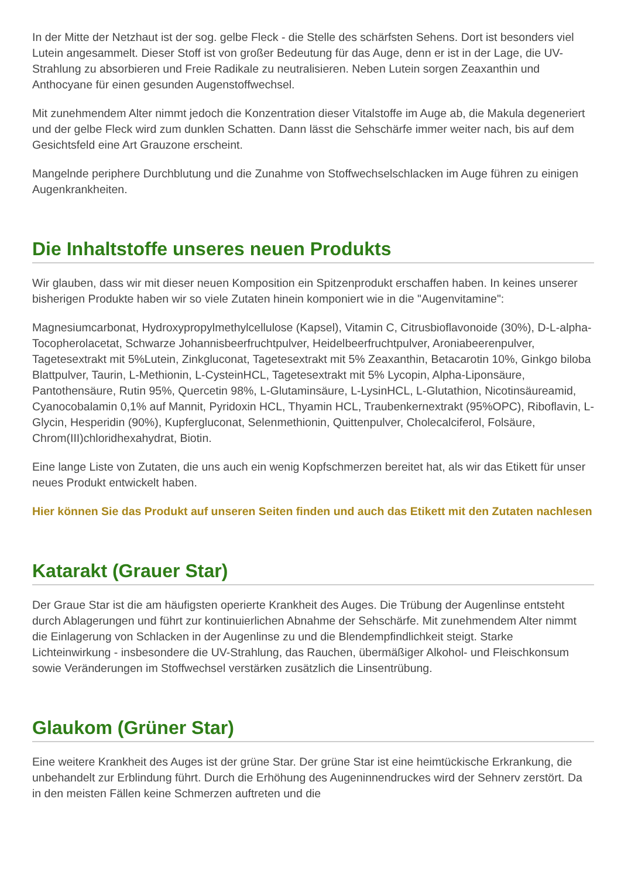In der Mitte der Netzhaut ist der sog. gelbe Fleck - die Stelle des schärfsten Sehens. Dort ist besonders viel Lutein angesammelt. Dieser Stoff ist von großer Bedeutung für das Auge, denn er ist in der Lage, die UV-Strahlung zu absorbieren und Freie Radikale zu neutralisieren. Neben Lutein sorgen Zeaxanthin und Anthocyane für einen gesunden Augenstoffwechsel.
Mit zunehmendem Alter nimmt jedoch die Konzentration dieser Vitalstoffe im Auge ab, die Makula degeneriert und der gelbe Fleck wird zum dunklen Schatten. Dann lässt die Sehschärfe immer weiter nach, bis auf dem Gesichtsfeld eine Art Grauzone erscheint.
Mangelnde periphere Durchblutung und die Zunahme von Stoffwechselschlacken im Auge führen zu einigen Augenkrankheiten.
Die Inhaltstoffe unseres neuen Produkts
Wir glauben, dass wir mit dieser neuen Komposition ein Spitzenprodukt erschaffen haben. In keines unserer bisherigen Produkte haben wir so viele Zutaten hinein komponiert wie in die "Augenvitamine":
Magnesiumcarbonat, Hydroxypropylmethylcellulose (Kapsel), Vitamin C, Citrusbioflavonoide (30%), D-L-alpha-Tocopherolacetat, Schwarze Johannisbeerfruchtpulver, Heidelbeerfruchtpulver, Aroniabeerenpulver, Tagetesextrakt mit 5%Lutein, Zinkgluconat, Tagetesextrakt mit 5% Zeaxanthin, Betacarotin 10%, Ginkgo biloba Blattpulver, Taurin, L-Methionin, L-CysteinHCL, Tagetesextrakt mit 5% Lycopin, Alpha-Liponsäure, Pantothensäure, Rutin 95%, Quercetin 98%, L-Glutaminsäure, L-LysinHCL, L-Glutathion, Nicotinsäureamid, Cyanocobalamin 0,1% auf Mannit, Pyridoxin HCL, Thyamin HCL, Traubenkernextrakt (95%OPC), Riboflavin, L-Glycin, Hesperidin (90%), Kupfergluconat, Selenmethionin, Quittenpulver, Cholecalciferol, Folsäure, Chrom(III)chloridhexahydrat, Biotin.
Eine lange Liste von Zutaten, die uns auch ein wenig Kopfschmerzen bereitet hat, als wir das Etikett für unser neues Produkt entwickelt haben.
Hier können Sie das Produkt auf unseren Seiten finden und auch das Etikett mit den Zutaten nachlesen
Katarakt (Grauer Star)
Der Graue Star ist die am häufigsten operierte Krankheit des Auges. Die Trübung der Augenlinse entsteht durch Ablagerungen und führt zur kontinuierlichen Abnahme der Sehschärfe. Mit zunehmendem Alter nimmt die Einlagerung von Schlacken in der Augenlinse zu und die Blendempfindlichkeit steigt. Starke Lichteinwirkung - insbesondere die UV-Strahlung, das Rauchen, übermäßiger Alkohol- und Fleischkonsum sowie Veränderungen im Stoffwechsel verstärken zusätzlich die Linsentrübung.
Glaukom (Grüner Star)
Eine weitere Krankheit des Auges ist der grüne Star. Der grüne Star ist eine heimtückische Erkrankung, die unbehandelt zur Erblindung führt. Durch die Erhöhung des Augeninnendruckes wird der Sehnerv zerstört. Da in den meisten Fällen keine Schmerzen auftreten und die